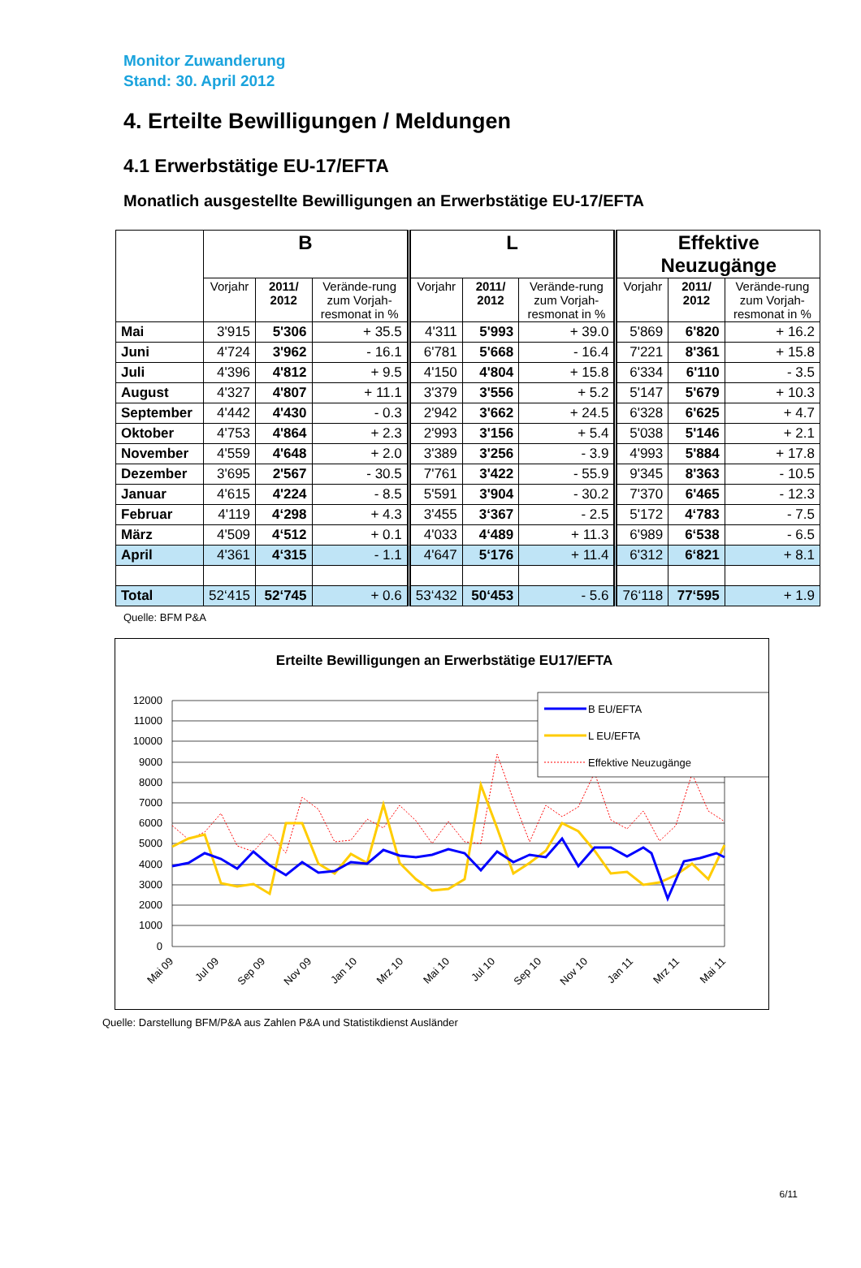Monitor Zuwanderung
Stand: 30. April 2012
4. Erteilte Bewilligungen / Meldungen
4.1 Erwerbstätige EU-17/EFTA
Monatlich ausgestellte Bewilligungen an Erwerbstätige EU-17/EFTA
| | B | | | L | | | Effektive Neuzugänge | | |
| --- | --- | --- | --- | --- | --- | --- | --- | --- | --- |
| | Vorjahr | 2011/ 2012 | Verände-rung zum Vorjah-resmonat in % | Vorjahr | 2011/ 2012 | Verände-rung zum Vorjah-resmonat in % | Vorjahr | 2011/ 2012 | Verände-rung zum Vorjah-resmonat in % |
| Mai | 3'915 | 5'306 | + 35.5 | 4'311 | 5'993 | + 39.0 | 5'869 | 6'820 | + 16.2 |
| Juni | 4'724 | 3'962 | - 16.1 | 6'781 | 5'668 | - 16.4 | 7'221 | 8'361 | + 15.8 |
| Juli | 4'396 | 4'812 | + 9.5 | 4'150 | 4'804 | + 15.8 | 6'334 | 6'110 | - 3.5 |
| August | 4'327 | 4'807 | + 11.1 | 3'379 | 3'556 | + 5.2 | 5'147 | 5'679 | + 10.3 |
| September | 4'442 | 4'430 | - 0.3 | 2'942 | 3'662 | + 24.5 | 6'328 | 6'625 | + 4.7 |
| Oktober | 4'753 | 4'864 | + 2.3 | 2'993 | 3'156 | + 5.4 | 5'038 | 5'146 | + 2.1 |
| November | 4'559 | 4'648 | + 2.0 | 3'389 | 3'256 | - 3.9 | 4'993 | 5'884 | + 17.8 |
| Dezember | 3'695 | 2'567 | - 30.5 | 7'761 | 3'422 | - 55.9 | 9'345 | 8'363 | - 10.5 |
| Januar | 4'615 | 4'224 | - 8.5 | 5'591 | 3'904 | - 30.2 | 7'370 | 6'465 | - 12.3 |
| Februar | 4'119 | 4‘298 | + 4.3 | 3'455 | 3‘367 | - 2.5 | 5'172 | 4‘783 | - 7.5 |
| März | 4'509 | 4‘512 | + 0.1 | 4'033 | 4‘489 | + 11.3 | 6'989 | 6‘538 | - 6.5 |
| April | 4'361 | 4‘315 | - 1.1 | 4'647 | 5‘176 | + 11.4 | 6'312 | 6‘821 | + 8.1 |
| Total | 52‘415 | 52‘745 | + 0.6 | 53‘432 | 50‘453 | - 5.6 | 76‘118 | 77‘595 | + 1.9 |
Quelle: BFM P&A
Erteilte Bewilligungen an Erwerbstätige EU17/EFTA
12000
11000
10000
9000
8000
7000
6000
5000
4000
3000
2000
1000
0
B EU/EFTA
L EU/EFTA
Effektive Neuzugänge
Mai 09
Jul 09
Sep 09
Nov 09
Jan 10
Mrz 10
Mai 10
Jul 10
Sep 10
Nov 10
Jan 11
Mrz 11
Mai 11
Quelle: Darstellung BFM/P&A aus Zahlen P&A und Statistikdienst Ausländer
6/11